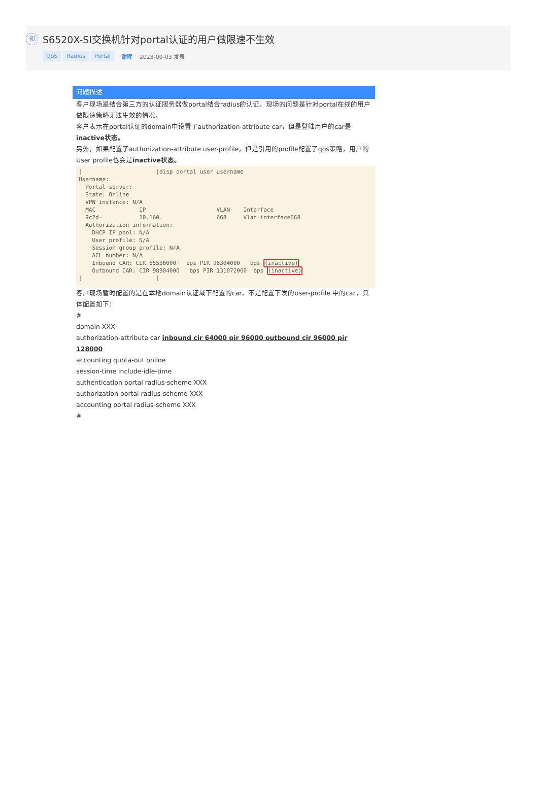知
S6520X-SI交换机针对portal认证的用户做限速不生效
QoS Radius Portal 谢晖 2023-09-03 发表
问题描述
客户现场是结合第三方的认证服务器做portal结合radius的认证，现场的问题是针对portal在线的用户做限速策略无法生效的情况。
客户表示在portal认证的domain中设置了authorization-attribute car，但是登陆用户的car是inactive状态。
另外，如果配置了authorization-attribute user-profile，但是引用的profile配置了qos策略，用户的User profile也会是inactive状态。
[ ]disp portal user username Username: Portal server: State: Online VPN instance: N/A MAC IP VLAN Interface 9c2d- 10.160. 668 Vlan-interface668 Authorization information: DHCP IP pool: N/A User profile: N/A Session group profile: N/A ACL number: N/A Inbound CAR: CIR 65536000 bps PIR 98304000 bps (inactive) Outbound CAR: CIR 98304000 bps PIR 131072000 bps (inactive) [ ]
客户现场暂时配置的是在本地domain认证域下配置的car，不是配置下发的user-profile 中的car，具体配置如下：
#
domain XXX
authorization-attribute car inbound cir 64000 pir 96000 outbound cir 96000 pir 128000
accounting quota-out online
session-time include-idle-time
authentication portal radius-scheme XXX
authorization portal radius-scheme XXX
accounting portal radius-scheme XXX
#